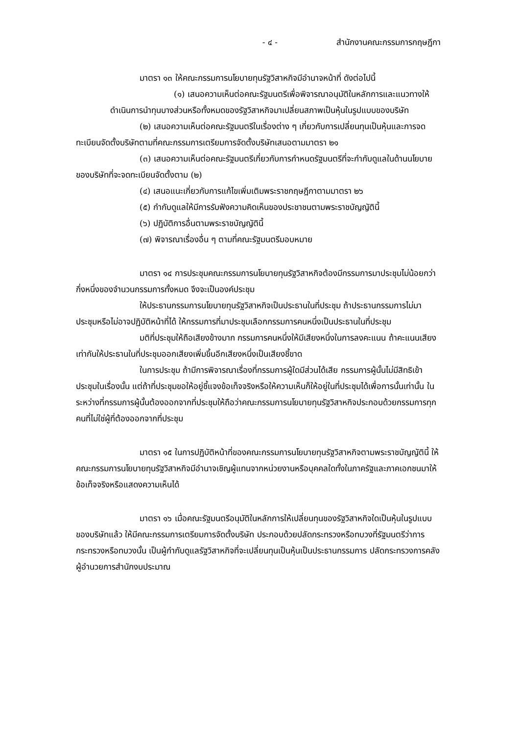- ๔ - สำนักงานคณะกรรมการกฤษฎีกา
มาตรา ๑๓ ให้คณะกรรมการนโยบายทุนรัฐวิสาหกิจมีอำนาจหน้าที่ ดังต่อไปนี้
(๑) เสนอความเห็นต่อคณะรัฐมนตรีเพื่อพิจารณาอนุมัติในหลักการและแนวทางให้ดำเนินการนำทุนบางส่วนหรือทั้งหมดของรัฐวิสาหกิจมาเปลี่ยนสภาพเป็นหุ้นในรูปแบบของบริษัท
(๒) เสนอความเห็นต่อคณะรัฐมนตรีในเรื่องต่าง ๆ เกี่ยวกับการเปลี่ยนทุนเป็นหุ้นและการจดทะเบียนจัดตั้งบริษัทตามที่คณะกรรมการเตรียมการจัดตั้งบริษัทเสนอตามมาตรา ๒๑
(๓) เสนอความเห็นต่อคณะรัฐมนตรีเกี่ยวกับการกำหนดรัฐมนตรีที่จะกำกับดูแลในด้านนโยบายของบริษัทที่จะจดทะเบียนจัดตั้งตาม (๒)
(๔) เสนอแนะเกี่ยวกับการแก้ไขเพิ่มเติมพระราชกฤษฎีกาตามมาตรา ๒๖
(๕) กำกับดูแลให้มีการรับฟังความคิดเห็นของประชาชนตามพระราชบัญญัตินี้
(๖) ปฏิบัติการอื่นตามพระราชบัญญัตินี้
(๗) พิจารณาเรื่องอื่น ๆ ตามที่คณะรัฐมนตรีมอบหมาย
มาตรา ๑๔ การประชุมคณะกรรมการนโยบายทุนรัฐวิสาหกิจต้องมีกรรมการมาประชุมไม่น้อยกว่ากึ่งหนึ่งของจำนวนกรรมการทั้งหมด จึงจะเป็นองค์ประชุม
ให้ประธานกรรมการนโยบายทุนรัฐวิสาหกิจเป็นประธานในที่ประชุม ถ้าประธานกรรมการไม่มาประชุมหรือไม่อาจปฏิบัติหน้าที่ได้ ให้กรรมการที่มาประชุมเลือกกรรมการคนหนึ่งเป็นประธานในที่ประชุม
มติที่ประชุมให้ถือเสียงข้างมาก กรรมการคนหนึ่งให้มีเสียงหนึ่งในการลงคะแนน ถ้าคะแนนเสียงเท่ากันให้ประธานในที่ประชุมออกเสียงเพิ่มขึ้นอีกเสียงหนึ่งเป็นเสียงชี้ขาด
ในการประชุม ถ้ามีการพิจารณาเรื่องที่กรรมการผู้ใดมีส่วนได้เสีย กรรมการผู้นั้นไม่มีสิทธิเข้าประชุมในเรื่องนั้น แต่ถ้าที่ประชุมขอให้อยู่ชี้แจงข้อเท็จจริงหรือให้ความเห็นก็ให้อยู่ในที่ประชุมได้เพื่อการนั้นเท่านั้น ในระหว่างที่กรรมการผู้นั้นต้องออกจากที่ประชุมให้ถือว่าคณะกรรมการนโยบายทุนรัฐวิสาหกิจประกอบด้วยกรรมการทุกคนที่ไม่ใช่ผู้ที่ต้องออกจากที่ประชุม
มาตรา ๑๕ ในการปฏิบัติหน้าที่ของคณะกรรมการนโยบายทุนรัฐวิสาหกิจตามพระราชบัญญัตินี้ ให้คณะกรรมการนโยบายทุนรัฐวิสาหกิจมีอำนาจเชิญผู้แทนจากหน่วยงานหรือบุคคลใดทั้งในภาครัฐและภาคเอกชนมาให้ข้อเท็จจริงหรือแสดงความเห็นได้
มาตรา ๑๖ เมื่อคณะรัฐมนตรีอนุมัติในหลักการให้เปลี่ยนทุนของรัฐวิสาหกิจใดเป็นหุ้นในรูปแบบของบริษัทแล้ว ให้มีคณะกรรมการเตรียมการจัดตั้งบริษัท ประกอบด้วยปลัดกระทรวงหรือทบวงที่รัฐมนตรีว่าการกระทรวงหรือทบวงนั้น เป็นผู้กำกับดูแลรัฐวิสาหกิจที่จะเปลี่ยนทุนเป็นหุ้นเป็นประธานกรรมการ ปลัดกระทรวงการคลัง ผู้อำนวยการสำนักงบประมาณ